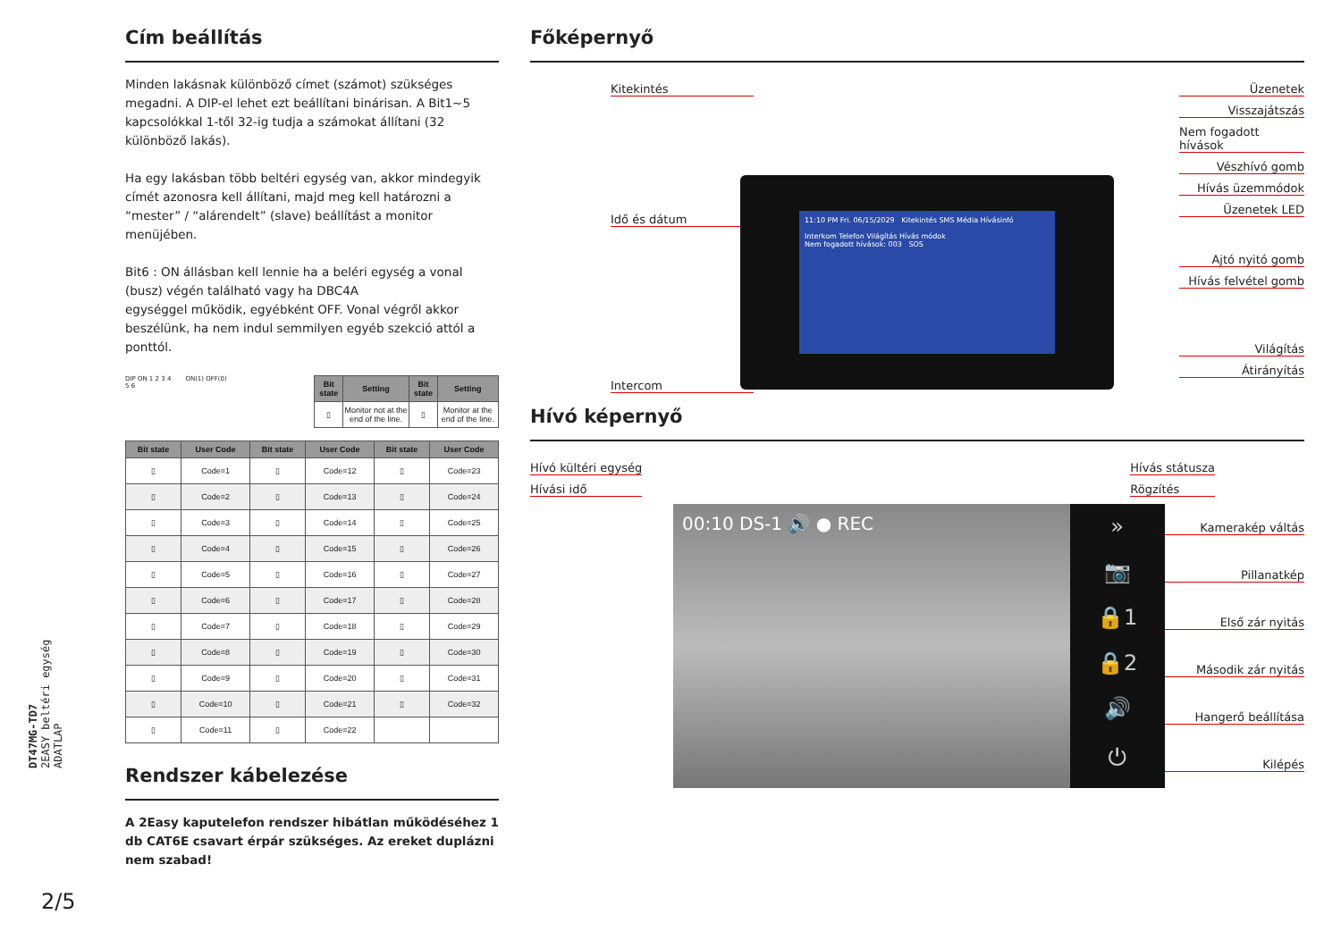DT47MG-TD7
2EASY beltéri egység
ADATLAP
Cím beállítás
Minden lakásnak különböző címet (számot) szükséges megadni. A DIP-el lehet ezt beállítani binárisan. A Bit1~5 kapcsolókkal 1-től 32-ig tudja a számokat állítani (32 különböző lakás).
Ha egy lakásban több beltéri egység van, akkor mindegyik címét azonosra kell állítani, majd meg kell határozni a “mester” / “alárendelt” (slave) beállítást a monitor menüjében.
Bit6 : ON állásban kell lennie ha a beléri egység a vonal (busz) végén található vagy ha DBC4A
egységgel működik, egyébként OFF. Vonal végről akkor beszélünk, ha nem indul semmilyen egyéb szekció attól a ponttól.
DIP ON 1 2 3 4 5 6
ON(1) OFF(0)
| Bit state | Setting | Bit state | Setting |
| --- | --- | --- | --- |
| ▯ | Monitor not at the end of the line. | ▯ | Monitor at the end of the line. |
| Bit state | User Code | Bit state | User Code | Bit state | User Code |
| --- | --- | --- | --- | --- | --- |
| ▯ | Code=1 | ▯ | Code=12 | ▯ | Code=23 |
| ▯ | Code=2 | ▯ | Code=13 | ▯ | Code=24 |
| ▯ | Code=3 | ▯ | Code=14 | ▯ | Code=25 |
| ▯ | Code=4 | ▯ | Code=15 | ▯ | Code=26 |
| ▯ | Code=5 | ▯ | Code=16 | ▯ | Code=27 |
| ▯ | Code=6 | ▯ | Code=17 | ▯ | Code=28 |
| ▯ | Code=7 | ▯ | Code=18 | ▯ | Code=29 |
| ▯ | Code=8 | ▯ | Code=19 | ▯ | Code=30 |
| ▯ | Code=9 | ▯ | Code=20 | ▯ | Code=31 |
| ▯ | Code=10 | ▯ | Code=21 | ▯ | Code=32 |
| ▯ | Code=11 | ▯ | Code=22 | | |
Rendszer kábelezése
A 2Easy kaputelefon rendszer hibátlan működéséhez 1 db CAT6E csavart érpár szükséges. Az ereket duplázni nem szabad!
Főképernyő
Kitekintés
Idő és dátum
Intercom
Üzenetek
Visszajátszás
Nem fogadott hívások
Vészhívó gomb
Hívás üzemmódok
Üzenetek LED
Ajtó nyitó gomb
Hívás felvétel gomb
Világítás
Átirányítás
11:10 PM Fri. 06/15/2029 Kitekintés SMS Média Hívásinfó
Interkom Telefon Világítás Hívás módok
Nem fogadott hívások: 003 SOS
Hívó képernyő
Hívó kültéri egység
Hívási idő
Hívás státusza
Rögzítés
00:10 DS-1 🔊 ● REC
»
📷
🔒1
🔒2
🔊
⏻
Kamerakép váltás
Pillanatkép
Első zár nyitás
Második zár nyitás
Hangerő beállítása
Kilépés
2/5